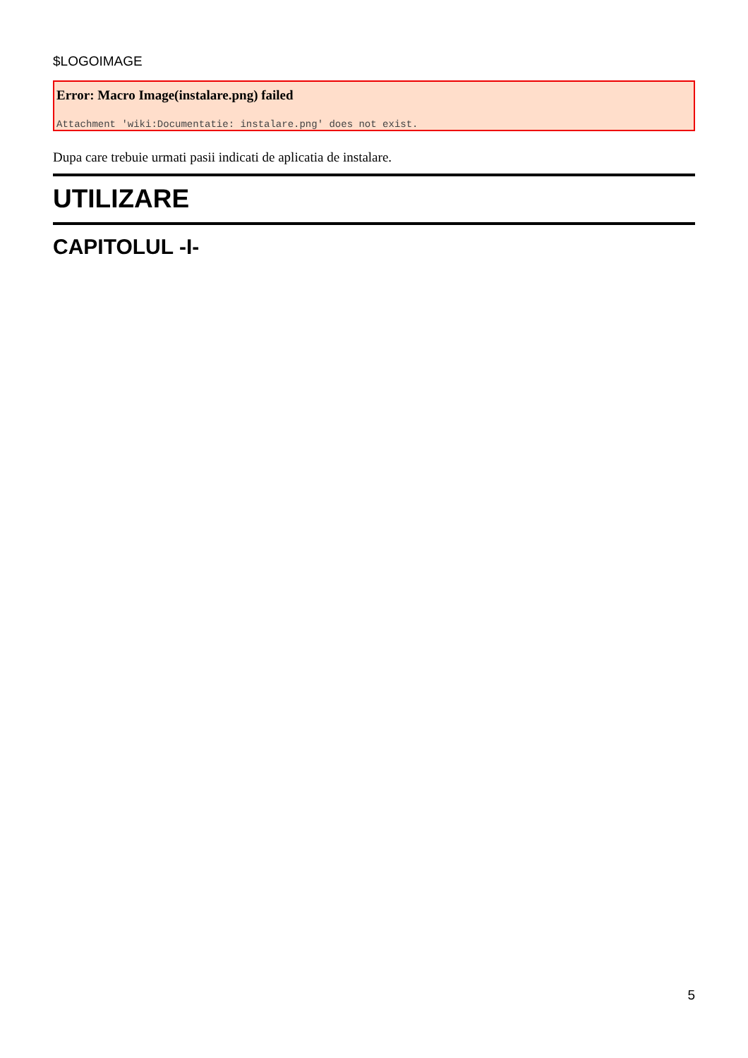$LOGOIMAGE
Error: Macro Image(instalare.png) failed
Attachment 'wiki:Documentatie: instalare.png' does not exist.
Dupa care trebuie urmati pasii indicati de aplicatia de instalare.
UTILIZARE
CAPITOLUL -I-
5